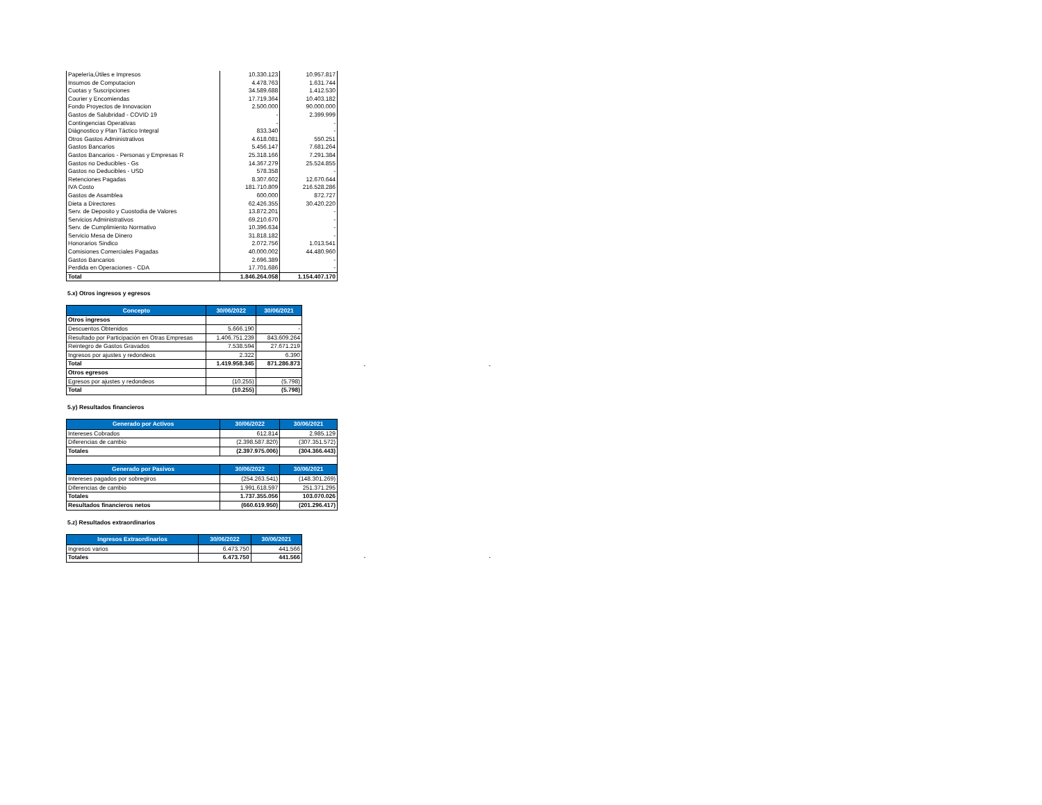| Papelería,Útiles e Impresos | 10.330.123 | 10.957.817 |
| Insumos de Computacion | 4.478.763 | 1.631.744 |
| Cuotas y Suscripciones | 34.589.688 | 1.412.530 |
| Courier y Encomiendas | 17.719.364 | 10.403.182 |
| Fondo Proyectos de Innovacion | 2.500.000 | 90.000.000 |
| Gastos de Salubridad - COVID 19 | - | 2.399.999 |
| Contingencias Operativas | - | - |
| Diágnostico y Plan Táctico Integral | 833.340 | - |
| Otros Gastos Administrativos | 4.618.081 | 550.251 |
| Gastos Bancarios | 5.456.147 | 7.681.264 |
| Gastos Bancarios - Personas y Empresas R | 25.318.166 | 7.291.384 |
| Gastos no Deducibles - Gs | 14.367.279 | 25.524.855 |
| Gastos no Deducibles - USD | 578.358 | - |
| Retenciones Pagadas | 8.307.602 | 12.670.644 |
| IVA Costo | 181.710.809 | 216.528.286 |
| Gastos de Asamblea | 600.000 | 872.727 |
| Dieta a Directores | 62.426.355 | 30.420.220 |
| Serv. de Deposito y Cuostodia de Valores | 13.872.201 | - |
| Servicios Administrativos | 69.210.670 | - |
| Serv. de Cumplimiento Normativo | 10.396.634 | - |
| Servicio Mesa de Dinero | 31.818.182 | - |
| Honorarios Sindico | 2.072.756 | 1.013.541 |
| Comisiones Comerciales Pagadas | 40.000.002 | 44.480.960 |
| Gastos Bancarios | 2.696.389 | - |
| Perdida en Operaciones - CDA | 17.701.686 | - |
| Total | 1.846.264.058 | 1.154.407.170 |
5.x) Otros ingresos y egresos
| Concepto | 30/06/2022 | 30/06/2021 |
| --- | --- | --- |
| Otros ingresos | | |
| Descuentos Obtenidos | 5.666.190 | - |
| Resultado por Participación en Otras Empresas | 1.406.751.239 | 843.609.264 |
| Reintegro de Gastos Gravados | 7.538.594 | 27.671.219 |
| Ingresos por ajustes y redondeos | 2.322 | 6.390 |
| Total | 1.419.958.345 | 871.286.873 |
| Otros egresos | | |
| Egresos por ajustes y redondeos | (10.255) | (5.798) |
| Total | (10.255) | (5.798) |
- -
5.y) Resultados financieros
| Generado por Activos | 30/06/2022 | 30/06/2021 |
| --- | --- | --- |
| Intereses Cobrados | 612.814 | 2.985.129 |
| Diferencias de cambio | (2.398.587.820) | (307.351.572) |
| Totales | (2.397.975.006) | (304.366.443) |
| Generado por Pasivos | 30/06/2022 | 30/06/2021 |
| Intereses pagados por sobregiros | (254.263.541) | (148.301.269) |
| Diferencias de cambio | 1.991.618.597 | 251.371.295 |
| Totales | 1.737.355.056 | 103.070.026 |
| Resultados financieros netos | (660.619.950) | (201.296.417) |
5.z) Resultados extraordinarios
| Ingresos Extraordinarios | 30/06/2022 | 30/06/2021 |
| --- | --- | --- |
| Ingresos varios | 6.473.750 | 441.566 |
| Totales | 6.473.750 | 441.566 |
- -